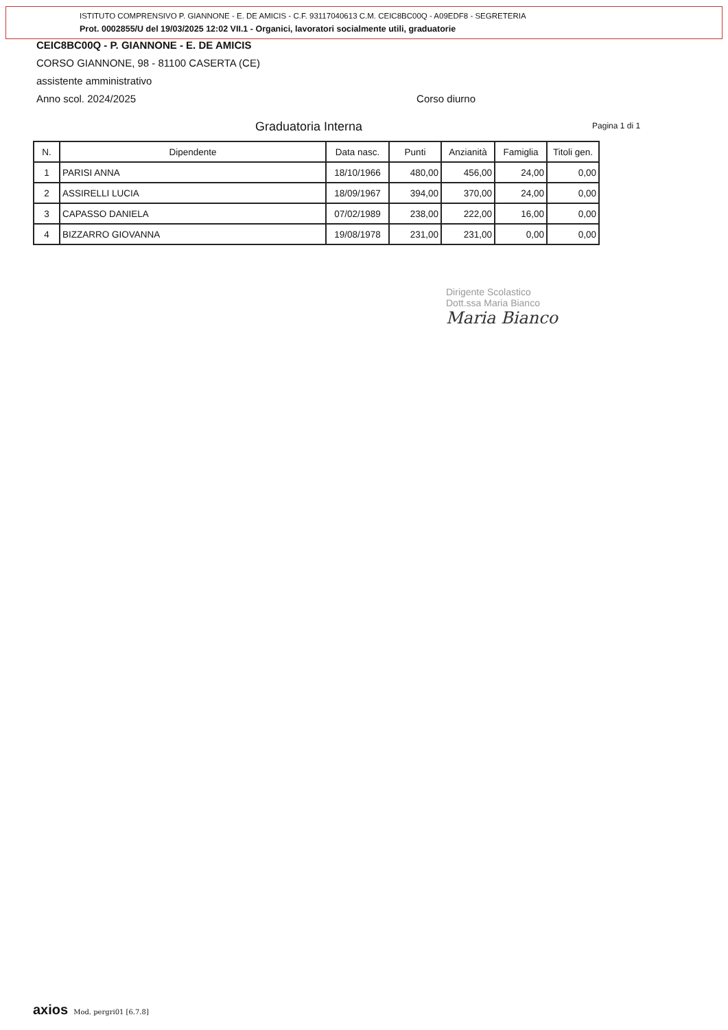ISTITUTO COMPRENSIVO P. GIANNONE - E. DE AMICIS - C.F. 93117040613 C.M. CEIC8BC00Q - A09EDF8 - SEGRETERIA
Prot. 0002855/U del 19/03/2025 12:02 VII.1 - Organici, lavoratori socialmente utili, graduatorie
CEIC8BC00Q - P. GIANNONE - E. DE AMICIS
CORSO GIANNONE, 98 - 81100 CASERTA (CE)
assistente amministrativo
Anno scol. 2024/2025 Corso diurno
Graduatoria Interna Pagina 1 di 1
| N. | Dipendente | Data nasc. | Punti | Anzianità | Famiglia | Titoli gen. |
| --- | --- | --- | --- | --- | --- | --- |
| 1 | PARISI ANNA | 18/10/1966 | 480,00 | 456,00 | 24,00 | 0,00 |
| 2 | ASSIRELLI LUCIA | 18/09/1967 | 394,00 | 370,00 | 24,00 | 0,00 |
| 3 | CAPASSO DANIELA | 07/02/1989 | 238,00 | 222,00 | 16,00 | 0,00 |
| 4 | BIZZARRO GIOVANNA | 19/08/1978 | 231,00 | 231,00 | 0,00 | 0,00 |
Dirigente Scolastico
Dott.ssa Maria Bianco
Maria Bianco
axios Mod. pergri01 [6.7.8]